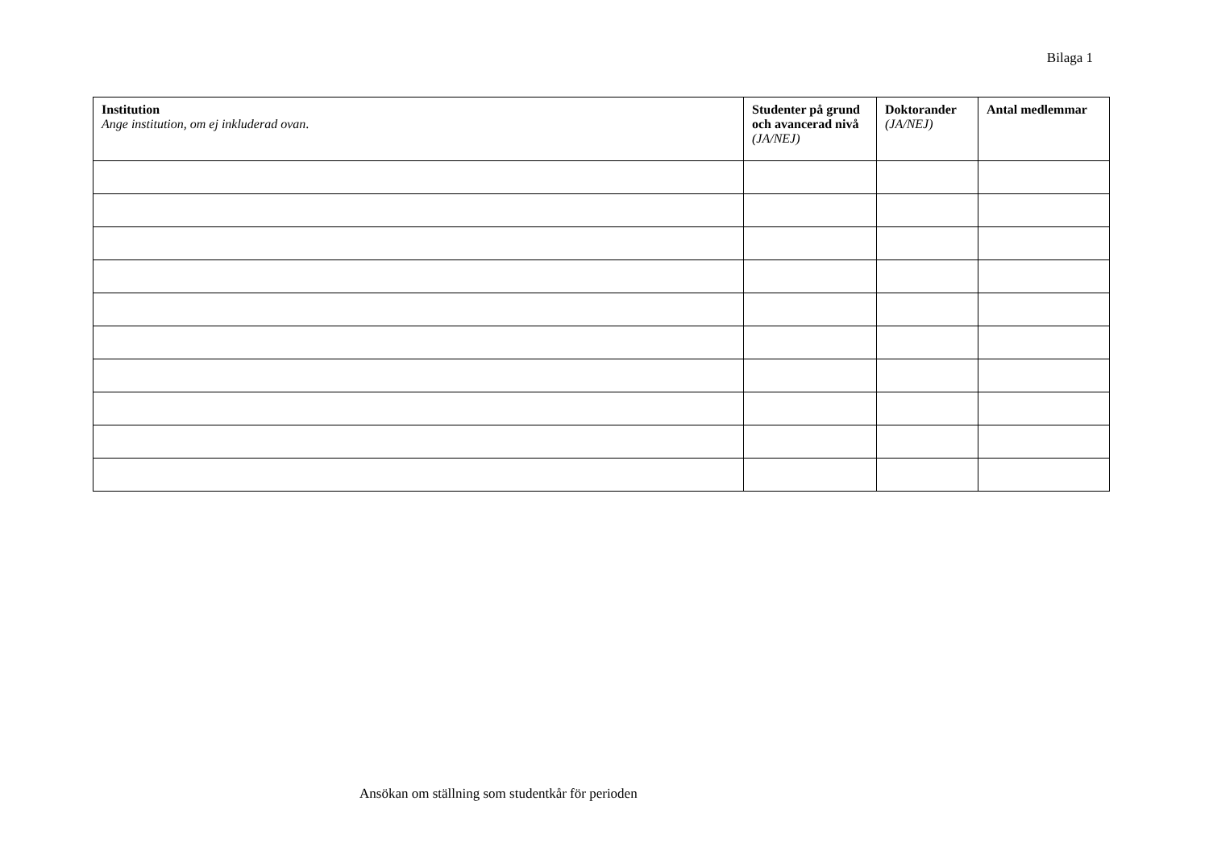Bilaga 1
| Institution Ange institution, om ej inkluderad ovan . | Studenter på grund och avancerad nivå (JA/NEJ) | Doktorander (JA/NEJ) | Antal medlemmar |
| --- | --- | --- | --- |
Ansökan om ställning som studentkår för perioden